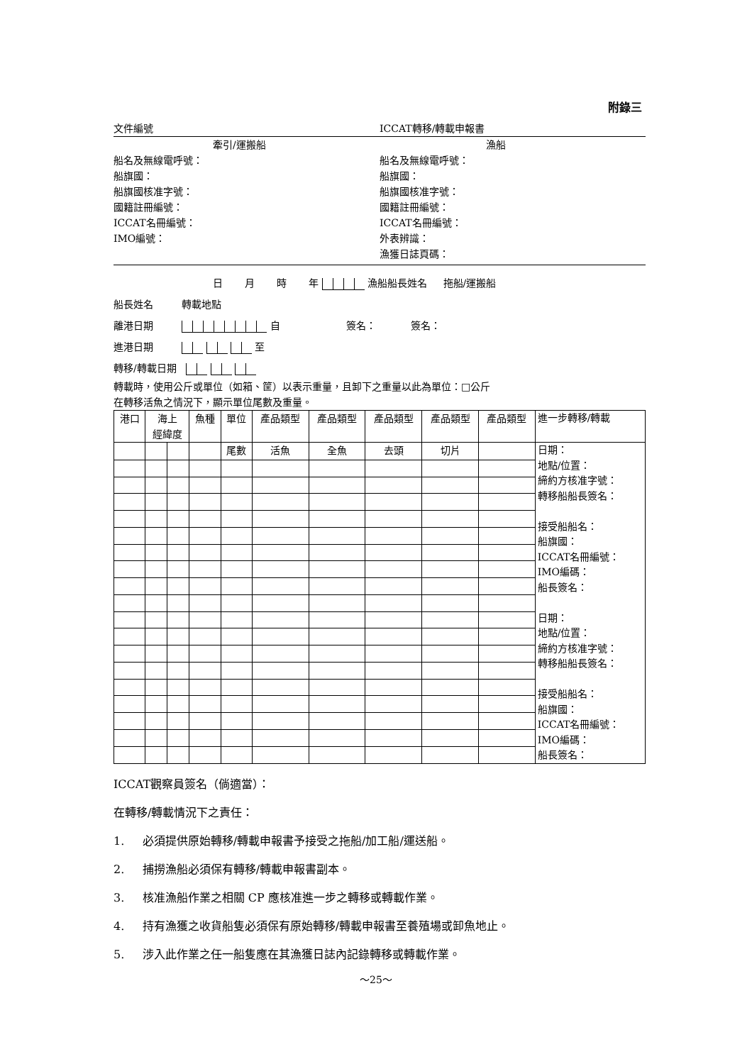附錄三
文件編號 ICCAT轉移/轉載申報書
牽引/運搬船 漁船
船名及無線電呼號：
船旗國：
船旗國核准字號：
國籍註冊編號：
ICCAT名冊編號：
IMO編號：
船名及無線電呼號：
船旗國：
船旗國核准字號：
國籍註冊編號：
ICCAT名冊編號：
外表辨識：
漁獲日誌頁碼：
日 月 時 年 漁船船長姓名 拖船/運搬船
船長姓名 轉載地點
離港日期 自 簽名： 簽名：
進港日期 至
轉移/轉載日期
轉載時，使用公斤或單位（如箱、筐）以表示重量，且卸下之重量以此為單位：□公斤
在轉移活魚之情況下，顯示單位尾數及重量。
| 港口 | 海上 經緯度 | | 魚種 | 單位 | 產品類型 | 產品類型 | 產品類型 | 產品類型 | 產品類型 | 進一步轉移/轉載 |
| | | | | 尾數 | 活魚 | 全魚 | 去頭 | 切片 | | 日期： 地點/位置： 締約方核准字號： 轉移船船長簽名： 接受船船名： 船旗國： ICCAT名冊編號： IMO編碼： 船長簽名： 日期： 地點/位置： 締約方核准字號： 轉移船船長簽名： 接受船船名： 船旗國： ICCAT名冊編號： IMO編碼： 船長簽名： |
ICCAT觀察員簽名（倘適當）：
在轉移/轉載情況下之責任：
1. 必須提供原始轉移/轉載申報書予接受之拖船/加工船/運送船。
2. 捕撈漁船必須保有轉移/轉載申報書副本。
3. 核准漁船作業之相關 CP 應核准進一步之轉移或轉載作業。
4. 持有漁獲之收貨船隻必須保有原始轉移/轉載申報書至養殖場或卸魚地止。
5. 涉入此作業之任一船隻應在其漁獲日誌內記錄轉移或轉載作業。
～25～